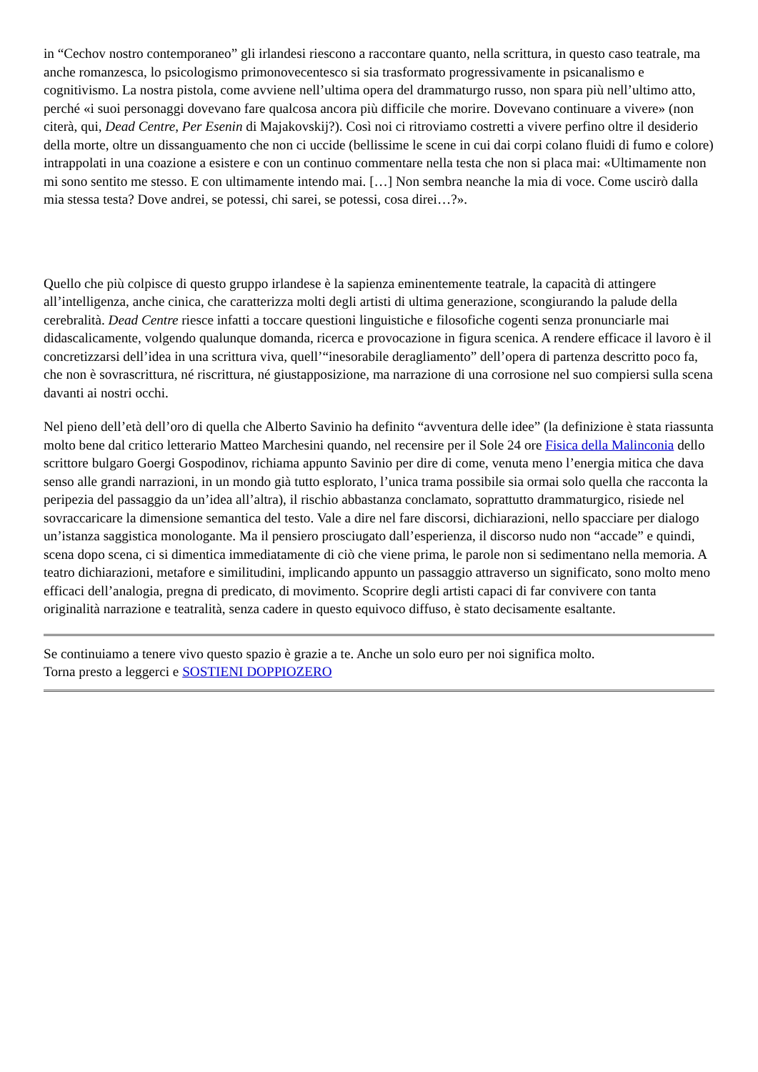in “Cechov nostro contemporaneo” gli irlandesi riescono a raccontare quanto, nella scrittura, in questo caso teatrale, ma anche romanzesca, lo psicologismo primonovecentesco si sia trasformato progressivamente in psicanalismo e cognitivismo. La nostra pistola, come avviene nell’ultima opera del drammaturgo russo, non spara più nell’ultimo atto, perché «i suoi personaggi dovevano fare qualcosa ancora più difficile che morire. Dovevano continuare a vivere» (non citerà, qui, Dead Centre, Per Esenin di Majakovskij?). Così noi ci ritroviamo costretti a vivere perfino oltre il desiderio della morte, oltre un dissanguamento che non ci uccide (bellissime le scene in cui dai corpi colano fluidi di fumo e colore) intrappolati in una coazione a esistere e con un continuo commentare nella testa che non si placa mai: «Ultimamente non mi sono sentito me stesso. E con ultimamente intendo mai. […] Non sembra neanche la mia di voce. Come uscirò dalla mia stessa testa? Dove andrei, se potessi, chi sarei, se potessi, cosa direi…?».
Quello che più colpisce di questo gruppo irlandese è la sapienza eminentemente teatrale, la capacità di attingere all’intelligenza, anche cinica, che caratterizza molti degli artisti di ultima generazione, scongiurando la palude della cerebralità. Dead Centre riesce infatti a toccare questioni linguistiche e filosofiche cogenti senza pronunciarle mai didascalicamente, volgendo qualunque domanda, ricerca e provocazione in figura scenica. A rendere efficace il lavoro è il concretizzarsi dell’idea in una scrittura viva, quell’“inesorabile deragliamento” dell’opera di partenza descritto poco fa, che non è sovrascrittura, né riscrittura, né giustapposizione, ma narrazione di una corrosione nel suo compiersi sulla scena davanti ai nostri occhi.
Nel pieno dell’età dell’oro di quella che Alberto Savinio ha definito “avventura delle idee” (la definizione è stata riassunta molto bene dal critico letterario Matteo Marchesini quando, nel recensire per il Sole 24 ore Fisica della Malinconia dello scrittore bulgaro Goergi Gospodinov, richiama appunto Savinio per dire di come, venuta meno l’energia mitica che dava senso alle grandi narrazioni, in un mondo già tutto esplorato, l’unica trama possibile sia ormai solo quella che racconta la peripezia del passaggio da un’idea all’altra), il rischio abbastanza conclamato, soprattutto drammaturgico, risiede nel sovraccaricare la dimensione semantica del testo. Vale a dire nel fare discorsi, dichiarazioni, nello spacciare per dialogo un’istanza saggistica monologante. Ma il pensiero prosciugato dall’esperienza, il discorso nudo non “accade” e quindi, scena dopo scena, ci si dimentica immediatamente di ciò che viene prima, le parole non si sedimentano nella memoria. A teatro dichiarazioni, metafore e similitudini, implicando appunto un passaggio attraverso un significato, sono molto meno efficaci dell’analogia, pregna di predicato, di movimento. Scoprire degli artisti capaci di far convivere con tanta originalità narrazione e teatralità, senza cadere in questo equivoco diffuso, è stato decisamente esaltante.
Se continuiamo a tenere vivo questo spazio è grazie a te. Anche un solo euro per noi significa molto.
Torna presto a leggerci e SOSTIENI DOPPIOZERO